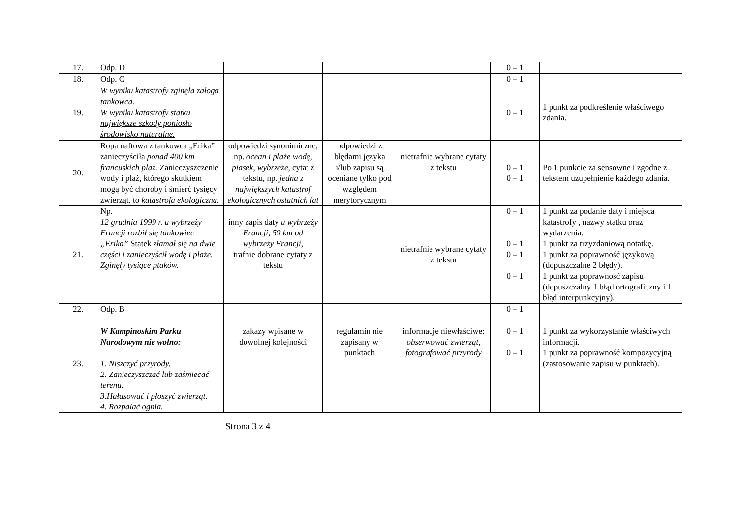| 17. | Odp. D | | | | 0 – 1 | |
| 18. | Odp. C | | | | 0 – 1 | |
| 19. | W wyniku katastrofy zginęła załoga tankowca. W wyniku katastrofy statku największe szkody poniosło środowisko naturalne. | | | | 0 – 1 | 1 punkt za podkreślenie właściwego zdania. |
| 20. | Ropa naftowa z tankowca „Erika” zanieczyściła ponad 400 km francuskich plaż. Zanieczyszczenie wody i plaż, którego skutkiem mogą być choroby i śmierć tysięcy zwierząt, to katastrofa ekologiczna. | odpowiedzi synonimiczne, np. ocean i plaże wodę, piasek, wybrzeże, cytat z tekstu, np. jedna z największych katastrof ekologicznych ostatnich lat | odpowiedzi z błędami języka i/lub zapisu są oceniane tylko pod względem merytorycznym | nietrafnie wybrane cytaty z tekstu | 0 – 1 0 – 1 | Po 1 punkcie za sensowne i zgodne z tekstem uzupełnienie każdego zdania. |
| 21. | Np. 12 grudnia 1999 r. u wybrzeży Francji rozbił się tankowiec „Erika” Statek złamał się na dwie części i zanieczyścił wodę i plaże. Zginęły tysiące ptaków. | inny zapis daty u wybrzeży Francji, 50 km od wybrzeży Francji, trafnie dobrane cytaty z tekstu | | nietrafnie wybrane cytaty z tekstu | 0 – 1 0 – 1 0 – 1 0 – 1 | 1 punkt za podanie daty i miejsca katastrofy , nazwy statku oraz wydarzenia. 1 punkt za trzyzdaniową notatkę. 1 punkt za poprawność językową (dopuszczalne 2 błędy). 1 punkt za poprawność zapisu (dopuszczalny 1 błąd ortograficzny i 1 błąd interpunkcyjny). |
| 22. | Odp. B | | | | 0 – 1 | |
| 23. | W Kampinoskim Parku Narodowym nie wolno: 1. Niszczyć przyrody. 2. Zanieczyszczać lub zaśmiecać terenu. 3.Hałasować i płoszyć zwierząt. 4. Rozpalać ognia. | zakazy wpisane w dowolnej kolejności | regulamin nie zapisany w punktach | informacje niewłaściwe: obserwować zwierząt, fotografować przyrody | 0 – 1 0 – 1 | 1 punkt za wykorzystanie właściwych informacji. 1 punkt za poprawność kompozycyjną (zastosowanie zapisu w punktach). |
Strona 3 z 4